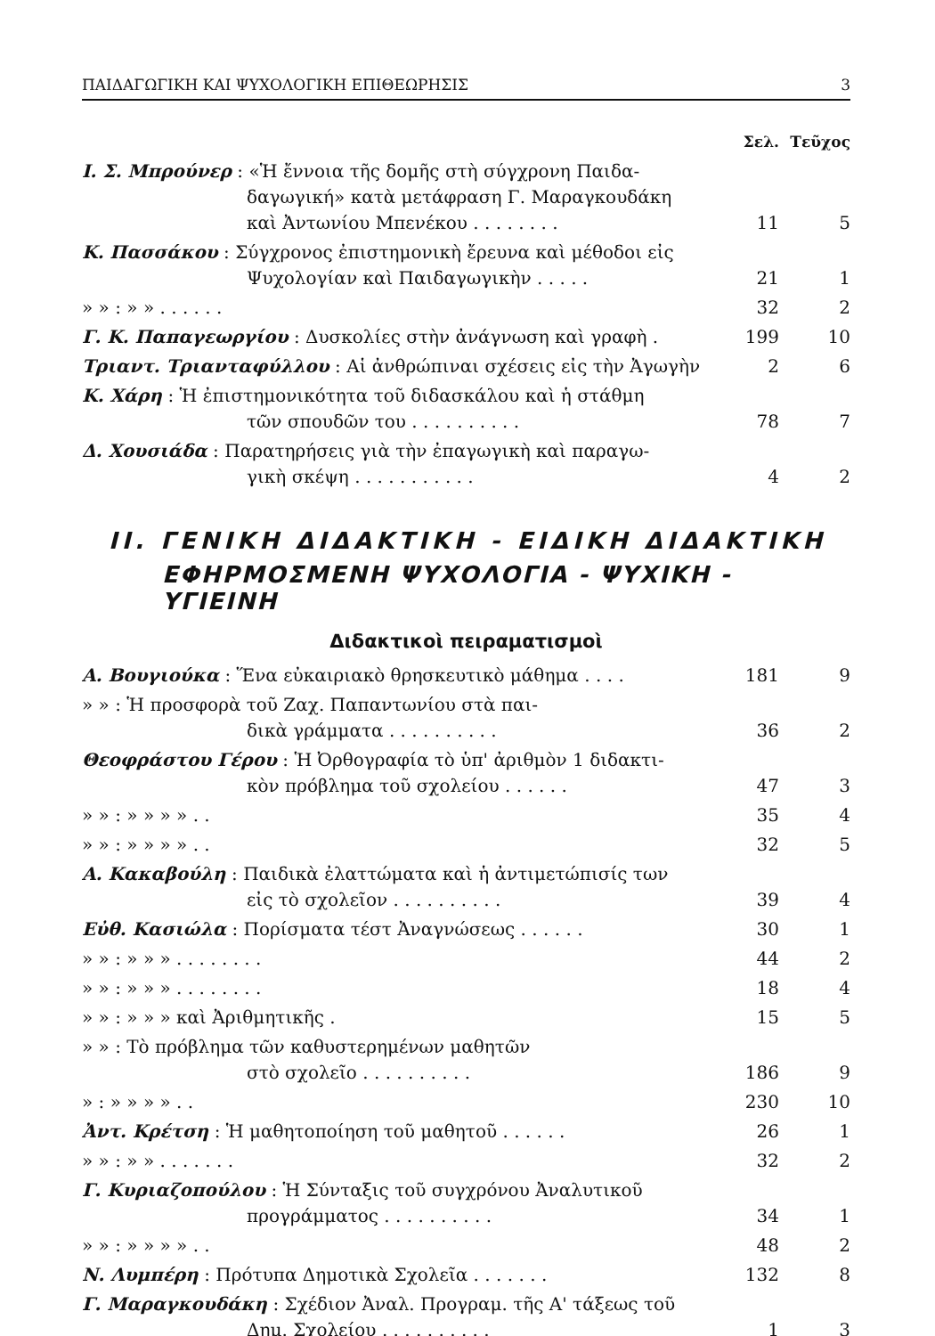ΠΑΙΔΑΓΩΓΙΚΗ ΚΑΙ ΨΥΧΟΛΟΓΙΚΗ ΕΠΙΘΕΩΡΗΣΙΣ 3
| | Σελ. | Τεῦχος |
| --- | --- | --- |
| Ι. Σ. Μπρούνερ : «Ἡ ἔννοια τῆς δομῆς στὴ σύγχρονη Παιδα- δαγωγική» κατὰ μετάφραση Γ. Μαραγκουδάκη καὶ Ἀντωνίου Μπενέκου . . . . . . . . | 11 | 5 |
| Κ. Πασσάκου : Σύγχρονος ἐπιστημονικὴ ἔρευνα καὶ μέθοδοι εἰς Ψυχολογίαν καὶ Παιδαγωγικὴν . . . . . | 21 | 1 |
| » » : » » . . . . . . | 32 | 2 |
| Γ. Κ. Παπαγεωργίου : Δυσκολίες στὴν ἀνάγνωση καὶ γραφὴ . | 199 | 10 |
| Τριαντ. Τριανταφύλλου : Αἱ ἀνθρώπιναι σχέσεις εἰς τὴν Ἀγωγὴν | 2 | 6 |
| Κ. Χάρη : Ἡ ἐπιστημονικότητα τοῦ διδασκάλου καὶ ἡ στάθμη τῶν σπουδῶν του . . . . . . . . . . | 78 | 7 |
| Δ. Χουσιάδα : Παρατηρήσεις γιὰ τὴν ἐπαγωγικὴ καὶ παραγω- γικὴ σκέψη . . . . . . . . . . . | 4 | 2 |
ΙΙ. ΓΕΝΙΚΗ ΔΙΔΑΚΤΙΚΗ - ΕΙΔΙΚΗ ΔΙΔΑΚΤΙΚΗ
ΕΦΗΡΜΟΣΜΕΝΗ ΨΥΧΟΛΟΓΙΑ - ΨΥΧΙΚΗ - ΥΓΙΕΙΝΗ
Διδακτικοὶ πειραματισμοὶ
| Α. Βουγιούκα : Ἕνα εὐκαιριακὸ θρησκευτικὸ μάθημα . . . . | 181 | 9 |
| » » : Ἡ προσφορὰ τοῦ Ζαχ. Παπαντωνίου στὰ παι- δικὰ γράμματα . . . . . . . . . . | 36 | 2 |
| Θεοφράστου Γέρου : Ἡ Ὀρθογραφία τὸ ὑπ' ἀριθμὸν 1 διδακτι- κὸν πρόβλημα τοῦ σχολείου . . . . . . | 47 | 3 |
| » » : » » » » . . | 35 | 4 |
| » » : » » » » . . | 32 | 5 |
| Α. Κακαβούλη : Παιδικὰ ἐλαττώματα καὶ ἡ ἀντιμετώπισίς των εἰς τὸ σχολεῖον . . . . . . . . . . | 39 | 4 |
| Εὐθ. Κασιώλα : Πορίσματα τέστ Ἀναγνώσεως . . . . . . | 30 | 1 |
| » » : » » » . . . . . . . . | 44 | 2 |
| » » : » » » . . . . . . . . | 18 | 4 |
| » » : » » » καὶ Ἀριθμητικῆς . | 15 | 5 |
| » » : Τὸ πρόβλημα τῶν καθυστερημένων μαθητῶν στὸ σχολεῖο . . . . . . . . . . | 186 | 9 |
| » : » » » » . . | 230 | 10 |
| Ἀντ. Κρέτση : Ἡ μαθητοποίηση τοῦ μαθητοῦ . . . . . . | 26 | 1 |
| » » : » » . . . . . . . | 32 | 2 |
| Γ. Κυριαζοπούλου : Ἡ Σύνταξις τοῦ συγχρόνου Ἀναλυτικοῦ προγράμματος . . . . . . . . . . | 34 | 1 |
| » » : » » » » . . | 48 | 2 |
| Ν. Λυμπέρη : Πρότυπα Δημοτικὰ Σχολεῖα . . . . . . . | 132 | 8 |
| Γ. Μαραγκουδάκη : Σχέδιον Ἀναλ. Προγραμ. τῆς Α' τάξεως τοῦ Δημ. Σχολείου . . . . . . . . . . | 1 | 3 |